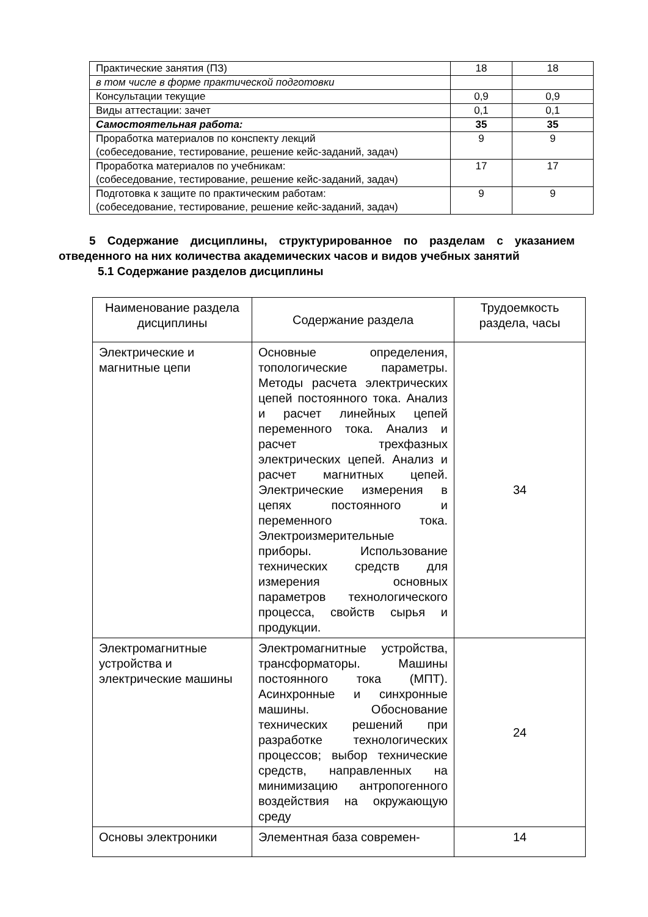| Практические занятия (ПЗ) | 18 | 18 |
| в том числе в форме практической подготовки | | |
| Консультации текущие | 0,9 | 0,9 |
| Виды аттестации: зачет | 0,1 | 0,1 |
| Самостоятельная работа: | 35 | 35 |
| Проработка материалов по конспекту лекций (собеседование, тестирование, решение кейс-заданий, задач) | 9 | 9 |
| Проработка материалов по учебникам: (собеседование, тестирование, решение кейс-заданий, задач) | 17 | 17 |
| Подготовка к защите по практическим работам: (собеседование, тестирование, решение кейс-заданий, задач) | 9 | 9 |
5 Содержание дисциплины, структурированное по разделам с указанием отведенного на них количества академических часов и видов учебных занятий
5.1 Содержание разделов дисциплины
| Наименование раздела дисциплины | Содержание раздела | Трудоемкость раздела, часы |
| --- | --- | --- |
| Электрические и магнитные цепи | Основные определения, топологические параметры. Методы расчета электрических цепей постоянного тока. Анализ и расчет линейных цепей переменного тока. Анализ и расчет трехфазных электрических цепей. Анализ и расчет магнитных цепей. Электрические измерения в цепях постоянного и переменного тока. Электроизмерительные приборы. Использование технических средств для измерения основных параметров технологического процесса, свойств сырья и продукции. | 34 |
| Электромагнитные устройства и электрические машины | Электромагнитные устройства, трансформаторы. Машины постоянного тока (МПТ). Асинхронные и синхронные машины. Обоснование технических решений при разработке технологических процессов; выбор технические средств, направленных на минимизацию антропогенного воздействия на окружающую среду | 24 |
| Основы электроники | Элементная база современ- | 14 |